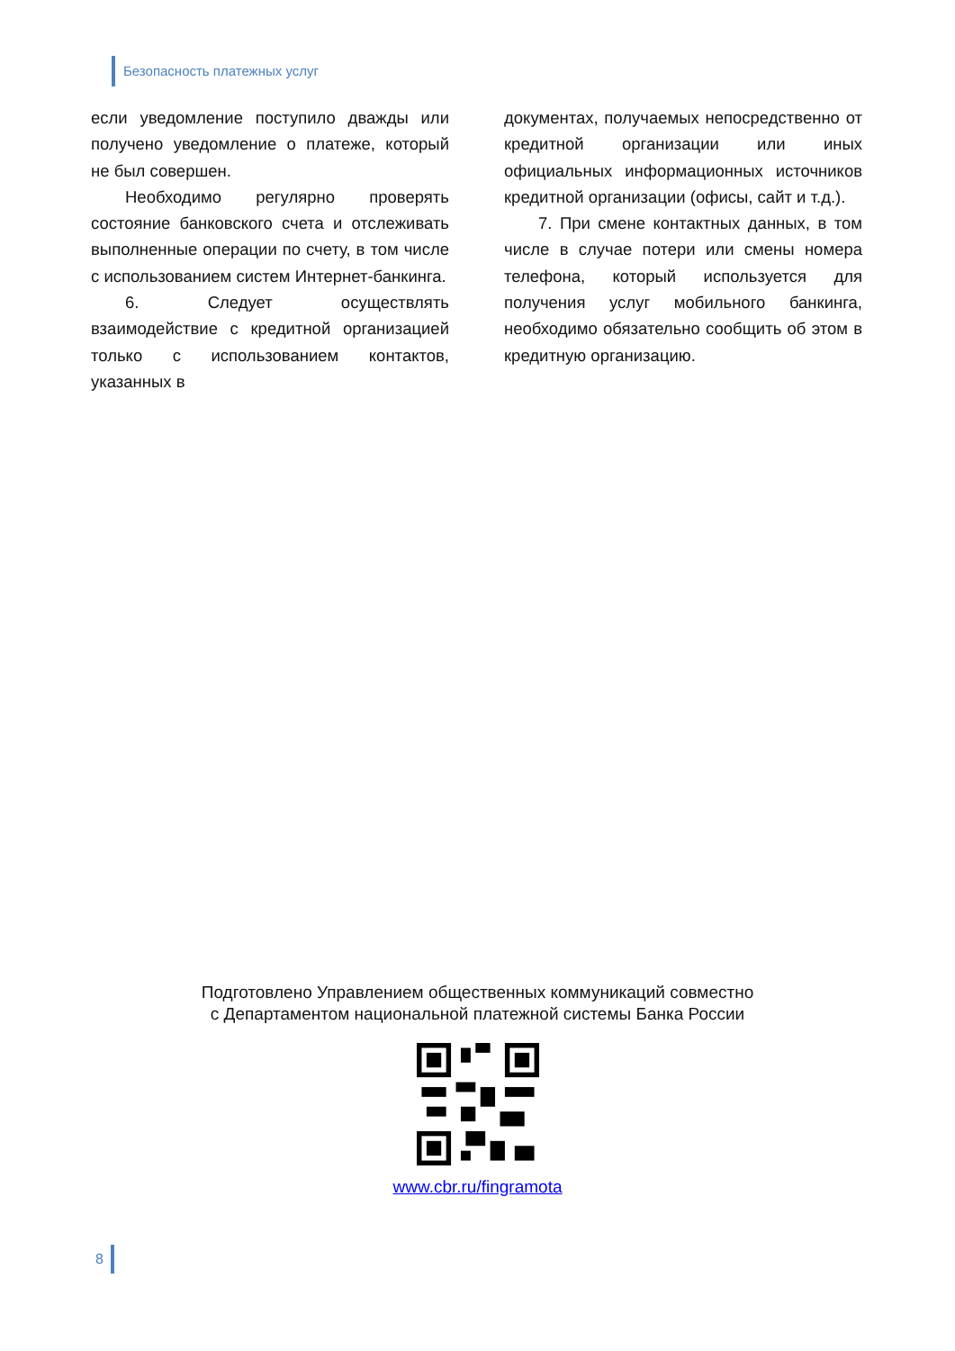Безопасность платежных услуг
если уведомление поступило дважды или получено уведомление о платеже, который не был совершен.
Необходимо регулярно проверять состояние банковского счета и отслеживать выполненные операции по счету, в том числе с использованием систем Интернет-банкинга.
6. Следует осуществлять взаимодействие с кредитной организацией только с использованием контактов, указанных в
документах, получаемых непосредственно от кредитной организации или иных официальных информационных источников кредитной организации (офисы, сайт и т.д.).
7. При смене контактных данных, в том числе в случае потери или смены номера телефона, который используется для получения услуг мобильного банкинга, необходимо обязательно сообщить об этом в кредитную организацию.
Подготовлено Управлением общественных коммуникаций совместно
с Департаментом национальной платежной системы Банка России
www.cbr.ru/fingramota
8